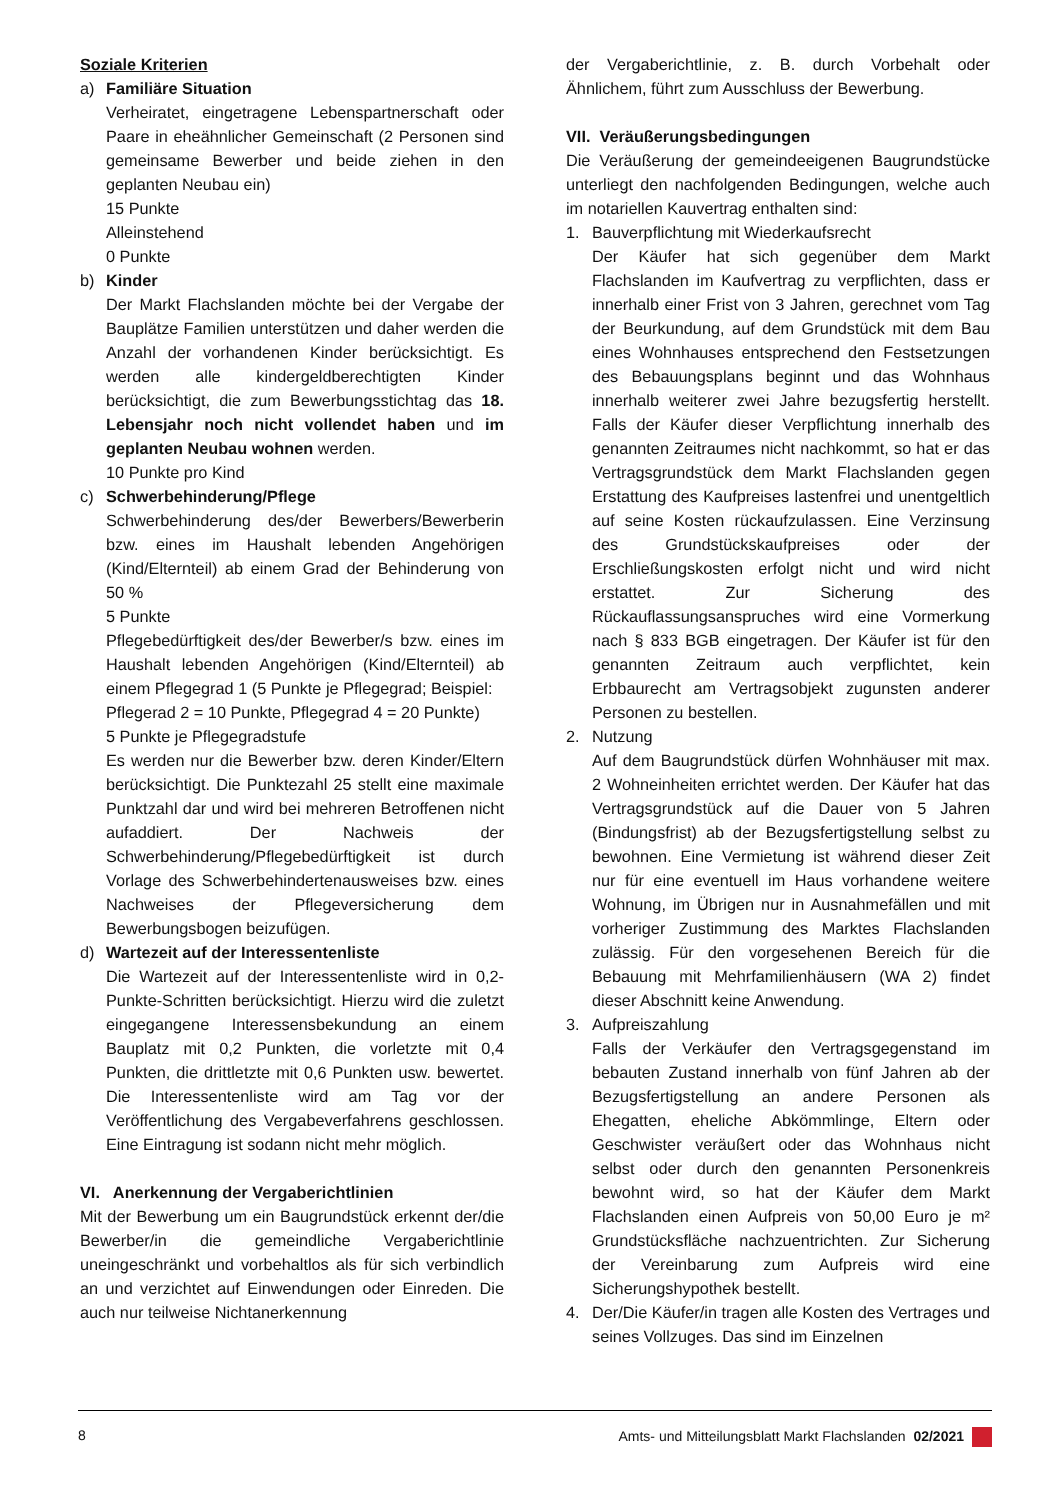Soziale Kriterien
a) Familiäre Situation
Verheiratet, eingetragene Lebenspartnerschaft oder Paare in eheähnlicher Gemeinschaft (2 Personen sind gemeinsame Bewerber und beide ziehen in den geplanten Neubau ein)
15 Punkte
Alleinstehend
0 Punkte
b) Kinder
Der Markt Flachslanden möchte bei der Vergabe der Bauplätze Familien unterstützen und daher werden die Anzahl der vorhandenen Kinder berücksichtigt. Es werden alle kindergeldberechtigten Kinder berücksichtigt, die zum Bewerbungsstichtag das 18. Lebensjahr noch nicht vollendet haben und im geplanten Neubau wohnen werden.
10 Punkte pro Kind
c) Schwerbehinderung/Pflege
Schwerbehinderung des/der Bewerbers/Bewerberin bzw. eines im Haushalt lebenden Angehörigen (Kind/Elternteil) ab einem Grad der Behinderung von 50 %
5 Punkte
Pflegebedürftigkeit des/der Bewerber/s bzw. eines im Haushalt lebenden Angehörigen (Kind/Elternteil) ab einem Pflegegrad 1 (5 Punkte je Pflegegrad; Beispiel:
Pflegerad 2 = 10 Punkte, Pflegegrad 4 = 20 Punkte)
5 Punkte je Pflegegradstufe
Es werden nur die Bewerber bzw. deren Kinder/Eltern berücksichtigt. Die Punktezahl 25 stellt eine maximale Punktzahl dar und wird bei mehreren Betroffenen nicht aufaddiert. Der Nachweis der Schwerbehinderung/Pflegebedürftigkeit ist durch Vorlage des Schwerbehindertenausweises bzw. eines Nachweises der Pflegeversicherung dem Bewerbungsbogen beizufügen.
d) Wartezeit auf der Interessentenliste
Die Wartezeit auf der Interessentenliste wird in 0,2-Punkte-Schritten berücksichtigt. Hierzu wird die zuletzt eingegangene Interessensbekundung an einem Bauplatz mit 0,2 Punkten, die vorletzte mit 0,4 Punkten, die drittletzte mit 0,6 Punkten usw. bewertet. Die Interessentenliste wird am Tag vor der Veröffentlichung des Vergabeverfahrens geschlossen. Eine Eintragung ist sodann nicht mehr möglich.
VI. Anerkennung der Vergaberichtlinien
Mit der Bewerbung um ein Baugrundstück erkennt der/die Bewerber/in die gemeindliche Vergaberichtlinie uneingeschränkt und vorbehaltlos als für sich verbindlich an und verzichtet auf Einwendungen oder Einreden. Die auch nur teilweise Nichtanerkennung
der Vergaberichtlinie, z. B. durch Vorbehalt oder Ähnlichem, führt zum Ausschluss der Bewerbung.
VII. Veräußerungsbedingungen
Die Veräußerung der gemeindeeigenen Baugrundstücke unterliegt den nachfolgenden Bedingungen, welche auch im notariellen Kauvertrag enthalten sind:
1. Bauverpflichtung mit Wiederkaufsrecht
Der Käufer hat sich gegenüber dem Markt Flachslanden im Kaufvertrag zu verpflichten, dass er innerhalb einer Frist von 3 Jahren, gerechnet vom Tag der Beurkundung, auf dem Grundstück mit dem Bau eines Wohnhauses entsprechend den Festsetzungen des Bebauungsplans beginnt und das Wohnhaus innerhalb weiterer zwei Jahre bezugsfertig herstellt. Falls der Käufer dieser Verpflichtung innerhalb des genannten Zeitraumes nicht nachkommt, so hat er das Vertragsgrundstück dem Markt Flachslanden gegen Erstattung des Kaufpreises lastenfrei und unentgeltlich auf seine Kosten rückaufzulassen. Eine Verzinsung des Grundstückskaufpreises oder der Erschließungskosten erfolgt nicht und wird nicht erstattet. Zur Sicherung des Rückauflassungsanspruches wird eine Vormerkung nach § 833 BGB eingetragen. Der Käufer ist für den genannten Zeitraum auch verpflichtet, kein Erbbaurecht am Vertragsobjekt zugunsten anderer Personen zu bestellen.
2. Nutzung
Auf dem Baugrundstück dürfen Wohnhäuser mit max. 2 Wohneinheiten errichtet werden. Der Käufer hat das Vertragsgrundstück auf die Dauer von 5 Jahren (Bindungsfrist) ab der Bezugsfertigstellung selbst zu bewohnen. Eine Vermietung ist während dieser Zeit nur für eine eventuell im Haus vorhandene weitere Wohnung, im Übrigen nur in Ausnahmefällen und mit vorheriger Zustimmung des Marktes Flachslanden zulässig. Für den vorgesehenen Bereich für die Bebauung mit Mehrfamilienhäusern (WA 2) findet dieser Abschnitt keine Anwendung.
3. Aufpreiszahlung
Falls der Verkäufer den Vertragsgegenstand im bebauten Zustand innerhalb von fünf Jahren ab der Bezugsfertigstellung an andere Personen als Ehegatten, eheliche Abkömmlinge, Eltern oder Geschwister veräußert oder das Wohnhaus nicht selbst oder durch den genannten Personenkreis bewohnt wird, so hat der Käufer dem Markt Flachslanden einen Aufpreis von 50,00 Euro je m² Grundstücksfläche nachzuentrichten. Zur Sicherung der Vereinbarung zum Aufpreis wird eine Sicherungshypothek bestellt.
4. Der/Die Käufer/in tragen alle Kosten des Vertrages und seines Vollzuges. Das sind im Einzelnen
8 Amts- und Mitteilungsblatt Markt Flachslanden 02/2021